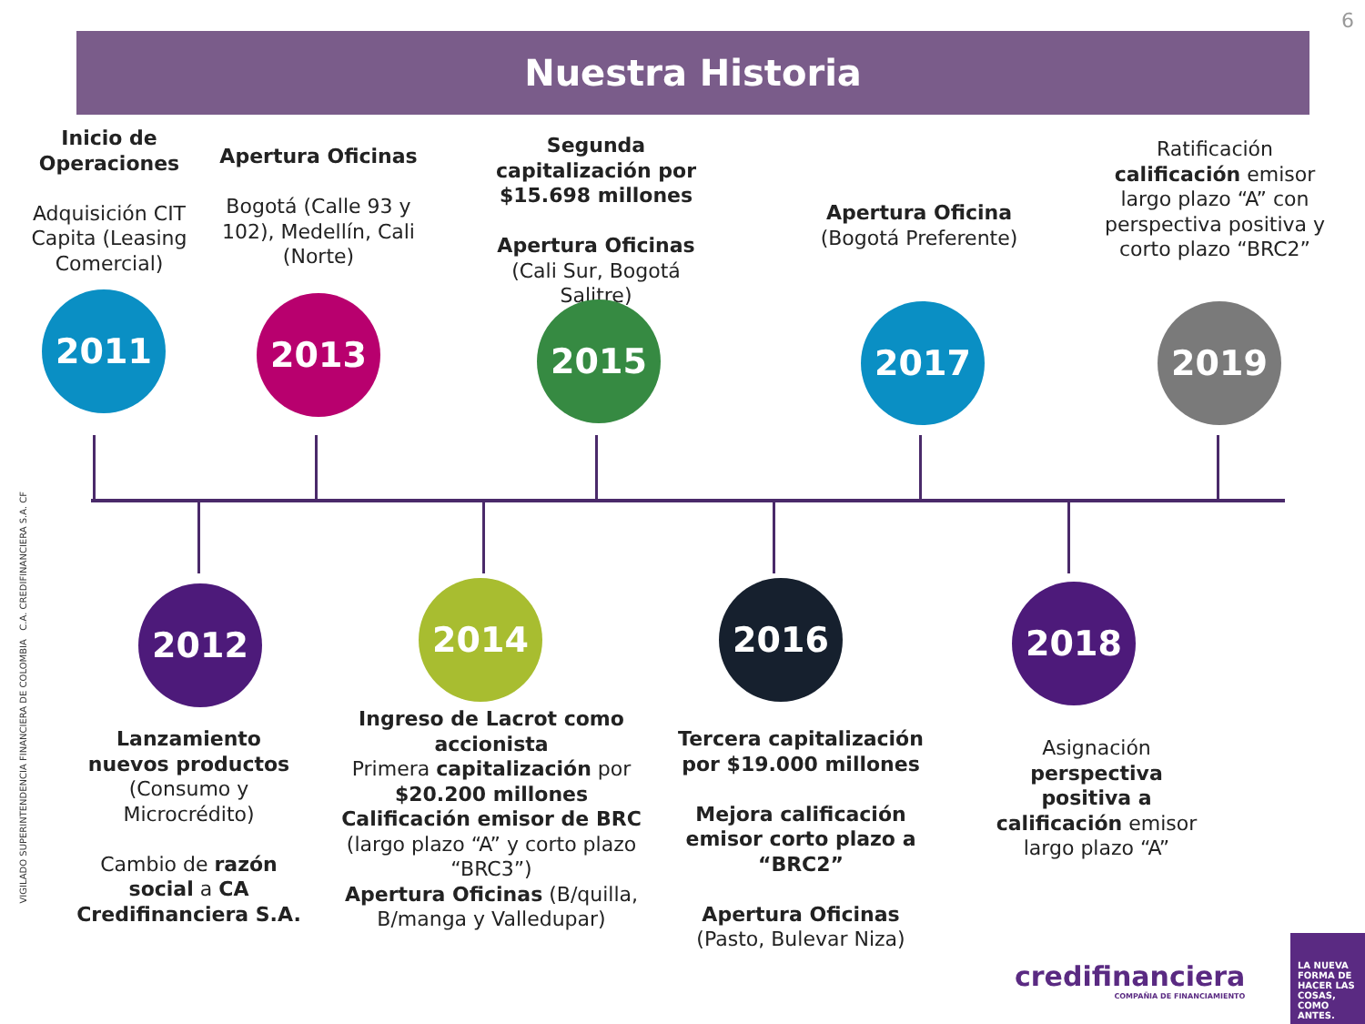6
Nuestra Historia
Inicio de Operaciones
Adquisición CIT Capita (Leasing Comercial)
2011
Apertura Oficinas
Bogotá (Calle 93 y 102), Medellín, Cali (Norte)
2013
Segunda capitalización por $15.698 millones
Apertura Oficinas (Cali Sur, Bogotá Salitre)
2015
Apertura Oficina
(Bogotá Preferente)
2017
Ratificación calificación emisor largo plazo “A” con perspectiva positiva y corto plazo “BRC2”
2019
2012
Lanzamiento nuevos productos (Consumo y Microcrédito)
Cambio de razón social a CA Credifinanciera S.A.
2014
Ingreso de Lacrot como accionista
Primera capitalización por $20.200 millones
Calificación emisor de BRC (largo plazo “A” y corto plazo “BRC3”)
Apertura Oficinas (B/quilla, B/manga y Valledupar)
2016
Tercera capitalización por $19.000 millones
Mejora calificación emisor corto plazo a “BRC2”
Apertura Oficinas (Pasto, Bulevar Niza)
2018
Asignación perspectiva positiva a calificación emisor largo plazo “A”
VIGILADO SUPERINTENDENCIA FINANCIERA DE COLOMBIA C.A. CREDIFINANCIERA S.A. CF
credifinanciera
COMPAÑIA DE FINANCIAMIENTO
LA NUEVA FORMA DE HACER LAS COSAS, COMO ANTES.